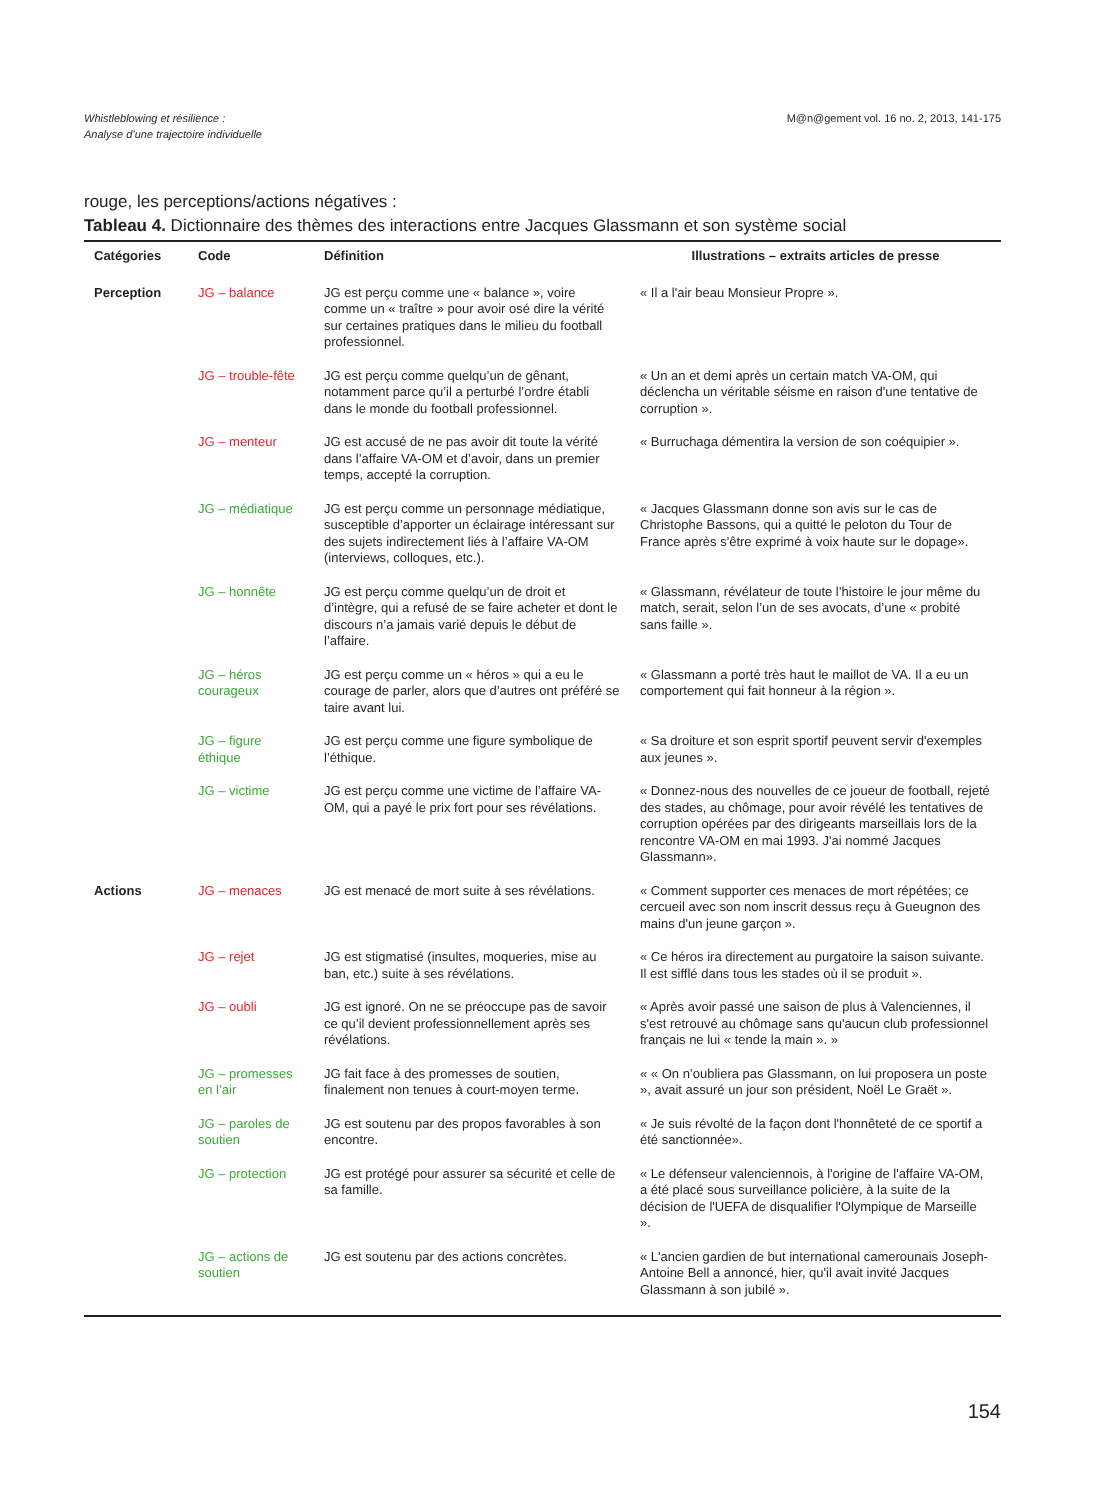Whistleblowing et résilience :
Analyse d’une trajectoire individuelle
M@n@gement vol. 16 no. 2, 2013, 141-175
rouge, les perceptions/actions négatives :
Tableau 4. Dictionnaire des thèmes des interactions entre Jacques Glassmann et son système social
| Catégories | Code | Définition | Illustrations – extraits articles de presse |
| --- | --- | --- | --- |
| Perception | JG – balance | JG est perçu comme une « balance », voire comme un « traître » pour avoir osé dire la vérité sur certaines pratiques dans le milieu du football professionnel. | « Il a l'air beau Monsieur Propre ». |
| | JG – trouble-fête | JG est perçu comme quelqu’un de gênant, notamment parce qu’il a perturbé l’ordre établi dans le monde du football professionnel. | « Un an et demi après un certain match VA-OM, qui déclencha un véritable séisme en raison d'une tentative de corruption ». |
| | JG – menteur | JG est accusé de ne pas avoir dit toute la vérité dans l’affaire VA-OM et d’avoir, dans un premier temps, accepté la corruption. | « Burruchaga démentira la version de son coéquipier ». |
| | JG – médiatique | JG est perçu comme un personnage médiatique, susceptible d’apporter un éclairage intéressant sur des sujets indirectement liés à l’affaire VA-OM (interviews, colloques, etc.). | « Jacques Glassmann donne son avis sur le cas de Christophe Bassons, qui a quitté le peloton du Tour de France après s'être exprimé à voix haute sur le dopage». |
| | JG – honnête | JG est perçu comme quelqu’un de droit et d’intègre, qui a refusé de se faire acheter et dont le discours n’a jamais varié depuis le début de l’affaire. | « Glassmann, révélateur de toute l’histoire le jour même du match, serait, selon l’un de ses avocats, d’une « probité sans faille ». |
| | JG – héros courageux | JG est perçu comme un « héros » qui a eu le courage de parler, alors que d’autres ont préféré se taire avant lui. | « Glassmann a porté très haut le maillot de VA. Il a eu un comportement qui fait honneur à la région ». |
| | JG – figure éthique | JG est perçu comme une figure symbolique de l’éthique. | « Sa droiture et son esprit sportif peuvent servir d'exemples aux jeunes ». |
| | JG – victime | JG est perçu comme une victime de l’affaire VA-OM, qui a payé le prix fort pour ses révélations. | « Donnez-nous des nouvelles de ce joueur de football, rejeté des stades, au chômage, pour avoir révélé les tentatives de corruption opérées par des dirigeants marseillais lors de la rencontre VA-OM en mai 1993. J'ai nommé Jacques Glassmann». |
| Actions | JG – menaces | JG est menacé de mort suite à ses révélations. | « Comment supporter ces menaces de mort répétées; ce cercueil avec son nom inscrit dessus reçu à Gueugnon des mains d'un jeune garçon ». |
| | JG – rejet | JG est stigmatisé (insultes, moqueries, mise au ban, etc.) suite à ses révélations. | « Ce héros ira directement au purgatoire la saison suivante. Il est sifflé dans tous les stades où il se produit ». |
| | JG – oubli | JG est ignoré. On ne se préoccupe pas de savoir ce qu’il devient professionnellement après ses révélations. | « Après avoir passé une saison de plus à Valenciennes, il s'est retrouvé au chômage sans qu'aucun club professionnel français ne lui « tende la main ». » |
| | JG – promesses en l’air | JG fait face à des promesses de soutien, finalement non tenues à court-moyen terme. | « « On n’oubliera pas Glassmann, on lui proposera un poste », avait assuré un jour son président, Noël Le Graët ». |
| | JG – paroles de soutien | JG est soutenu par des propos favorables à son encontre. | « Je suis révolté de la façon dont l'honnêteté de ce sportif a été sanctionnée». |
| | JG – protection | JG est protégé pour assurer sa sécurité et celle de sa famille. | « Le défenseur valenciennois, à l'origine de l'affaire VA-OM, a été placé sous surveillance policière, à la suite de la décision de l'UEFA de disqualifier l'Olympique de Marseille ». |
| | JG – actions de soutien | JG est soutenu par des actions concrètes. | « L'ancien gardien de but international camerounais Joseph-Antoine Bell a annoncé, hier, qu'il avait invité Jacques Glassmann à son jubilé ». |
154